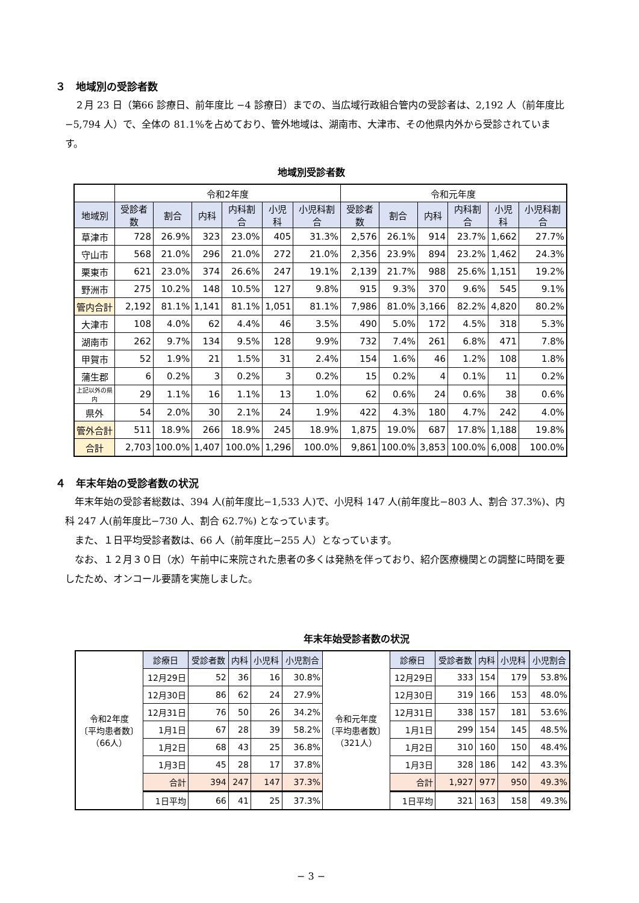３　地域別の受診者数
２月 23 日（第66 診療日、前年度比 −4 診療日）までの、当広域行政組合管内の受診者は、2,192 人（前年度比 −5,794 人）で、全体の 81.1%を占めており、管外地域は、湖南市、大津市、その他県内外から受診されています。
地域別受診者数
| | 令和2年度 | | | | | | 令和元年度 | | | | | |
| 地域別 | 受診者数 | 割合 | 内科 | 内科割合 | 小児科 | 小児科割合 | 受診者数 | 割合 | 内科 | 内科割合 | 小児科 | 小児科割合 |
| 草津市 | 728 | 26.9% | 323 | 23.0% | 405 | 31.3% | 2,576 | 26.1% | 914 | 23.7% | 1,662 | 27.7% |
| 守山市 | 568 | 21.0% | 296 | 21.0% | 272 | 21.0% | 2,356 | 23.9% | 894 | 23.2% | 1,462 | 24.3% |
| 栗東市 | 621 | 23.0% | 374 | 26.6% | 247 | 19.1% | 2,139 | 21.7% | 988 | 25.6% | 1,151 | 19.2% |
| 野洲市 | 275 | 10.2% | 148 | 10.5% | 127 | 9.8% | 915 | 9.3% | 370 | 9.6% | 545 | 9.1% |
| 管内合計 | 2,192 | 81.1% | 1,141 | 81.1% | 1,051 | 81.1% | 7,986 | 81.0% | 3,166 | 82.2% | 4,820 | 80.2% |
| 大津市 | 108 | 4.0% | 62 | 4.4% | 46 | 3.5% | 490 | 5.0% | 172 | 4.5% | 318 | 5.3% |
| 湖南市 | 262 | 9.7% | 134 | 9.5% | 128 | 9.9% | 732 | 7.4% | 261 | 6.8% | 471 | 7.8% |
| 甲賀市 | 52 | 1.9% | 21 | 1.5% | 31 | 2.4% | 154 | 1.6% | 46 | 1.2% | 108 | 1.8% |
| 蒲生郡 | 6 | 0.2% | 3 | 0.2% | 3 | 0.2% | 15 | 0.2% | 4 | 0.1% | 11 | 0.2% |
| 上記以外の県内 | 29 | 1.1% | 16 | 1.1% | 13 | 1.0% | 62 | 0.6% | 24 | 0.6% | 38 | 0.6% |
| 県外 | 54 | 2.0% | 30 | 2.1% | 24 | 1.9% | 422 | 4.3% | 180 | 4.7% | 242 | 4.0% |
| 管外合計 | 511 | 18.9% | 266 | 18.9% | 245 | 18.9% | 1,875 | 19.0% | 687 | 17.8% | 1,188 | 19.8% |
| 合計 | 2,703 | 100.0% | 1,407 | 100.0% | 1,296 | 100.0% | 9,861 | 100.0% | 3,853 | 100.0% | 6,008 | 100.0% |
４　年末年始の受診者数の状況
年末年始の受診者総数は、394 人(前年度比−1,533 人)で、小児科 147 人(前年度比−803 人、割合 37.3%)、内科 247 人(前年度比−730 人、割合 62.7%) となっています。
また、１日平均受診者数は、66 人（前年度比−255 人）となっています。
なお、１２月３０日（水）午前中に来院された患者の多くは発熱を伴っており、紹介医療機関との調整に時間を要したため、オンコール要請を実施しました。
年末年始受診者数の状況
| 令和2年度 〔平均患者数〕 （66人） | 診療日 | 受診者数 | 内科 | 小児科 | 小児割合 | 令和元年度 〔平均患者数〕 （321人） | 診療日 | 受診者数 | 内科 | 小児科 | 小児割合 |
| | 12月29日 | 52 | 36 | 16 | 30.8% | | 12月29日 | 333 | 154 | 179 | 53.8% |
| | 12月30日 | 86 | 62 | 24 | 27.9% | | 12月30日 | 319 | 166 | 153 | 48.0% |
| | 12月31日 | 76 | 50 | 26 | 34.2% | | 12月31日 | 338 | 157 | 181 | 53.6% |
| | 1月1日 | 67 | 28 | 39 | 58.2% | | 1月1日 | 299 | 154 | 145 | 48.5% |
| | 1月2日 | 68 | 43 | 25 | 36.8% | | 1月2日 | 310 | 160 | 150 | 48.4% |
| | 1月3日 | 45 | 28 | 17 | 37.8% | | 1月3日 | 328 | 186 | 142 | 43.3% |
| | 合計 | 394 | 247 | 147 | 37.3% | | 合計 | 1,927 | 977 | 950 | 49.3% |
| | 1日平均 | 66 | 41 | 25 | 37.3% | | 1日平均 | 321 | 163 | 158 | 49.3% |
− 3 −